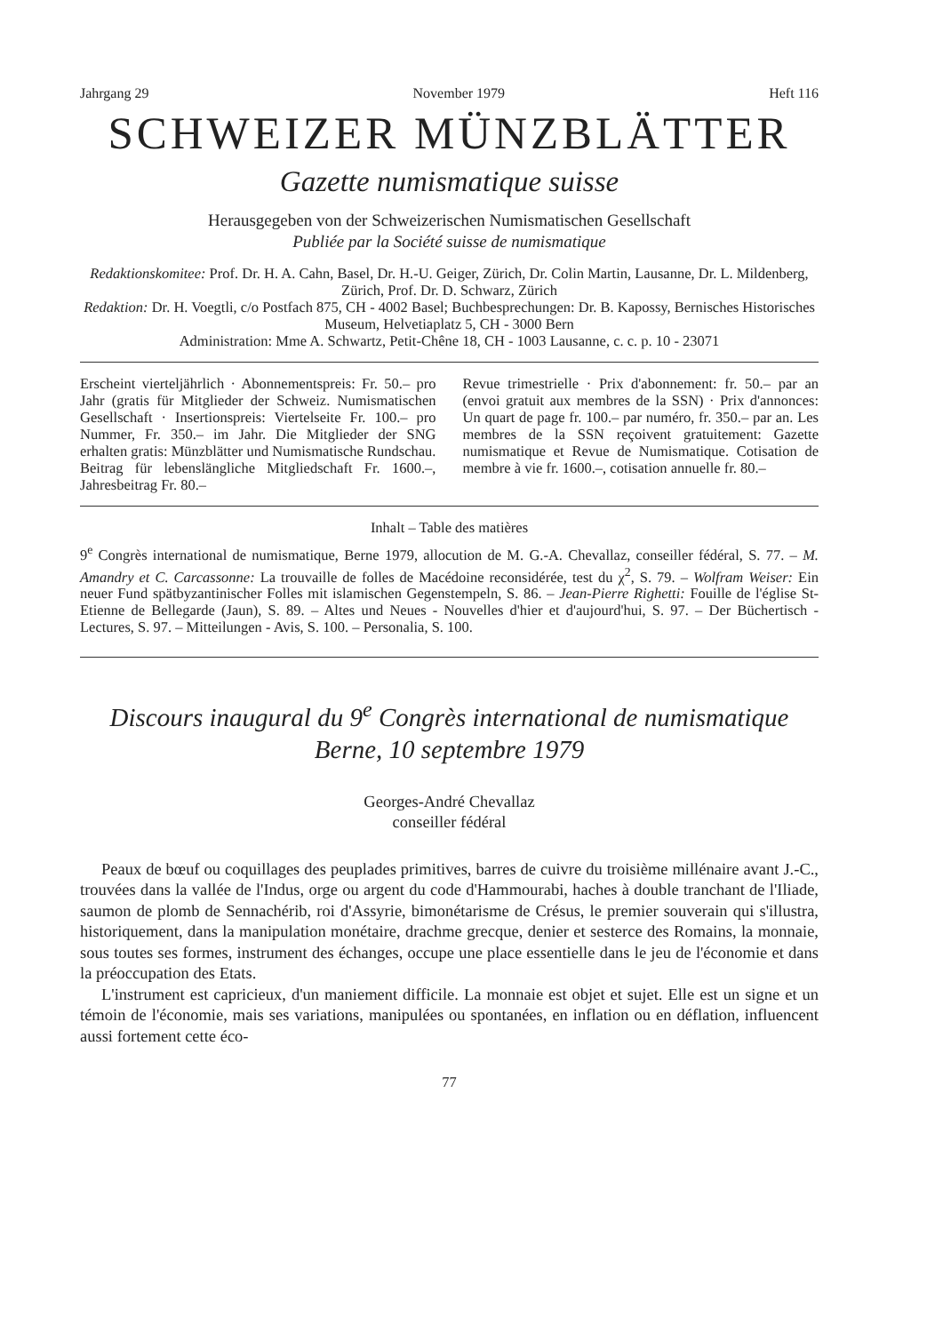Jahrgang 29 November 1979 Heft 116
SCHWEIZER MÜNZBLÄTTER
Gazette numismatique suisse
Herausgegeben von der Schweizerischen Numismatischen Gesellschaft
Publiée par la Société suisse de numismatique
Redaktionskomitee: Prof. Dr. H. A. Cahn, Basel, Dr. H.-U. Geiger, Zürich, Dr. Colin Martin, Lausanne, Dr. L. Mildenberg, Zürich, Prof. Dr. D. Schwarz, Zürich
Redaktion: Dr. H. Voegtli, c/o Postfach 875, CH - 4002 Basel; Buchbesprechungen: Dr. B. Kapossy, Bernisches Historisches Museum, Helvetiaplatz 5, CH - 3000 Bern
Administration: Mme A. Schwartz, Petit-Chêne 18, CH - 1003 Lausanne, c. c. p. 10 - 23071
Erscheint vierteljährlich · Abonnementspreis: Fr. 50.– pro Jahr (gratis für Mitglieder der Schweiz. Numismatischen Gesellschaft · Insertionspreis: Viertelseite Fr. 100.– pro Nummer, Fr. 350.– im Jahr. Die Mitglieder der SNG erhalten gratis: Münzblätter und Numismatische Rundschau. Beitrag für lebenslängliche Mitgliedschaft Fr. 1600.–, Jahresbeitrag Fr. 80.–
Revue trimestrielle · Prix d'abonnement: fr. 50.– par an (envoi gratuit aux membres de la SSN) · Prix d'annonces: Un quart de page fr. 100.– par numéro, fr. 350.– par an. Les membres de la SSN reçoivent gratuitement: Gazette numismatique et Revue de Numismatique. Cotisation de membre à vie fr. 1600.–, cotisation annuelle fr. 80.–
Inhalt – Table des matières
9<sup>e</sup> Congrès international de numismatique, Berne 1979, allocution de M. G.-A. Chevallaz, conseiller fédéral, S. 77. – M. Amandry et C. Carcassonne: La trouvaille de folles de Macédoine reconsidérée, test du χ<sup>2</sup>, S. 79. – Wolfram Weiser: Ein neuer Fund spätbyzantinischer Folles mit islamischen Gegenstempeln, S. 86. – Jean-Pierre Righetti: Fouille de l'église St-Etienne de Bellegarde (Jaun), S. 89. – Altes und Neues - Nouvelles d'hier et d'aujourd'hui, S. 97. – Der Büchertisch - Lectures, S. 97. – Mitteilungen - Avis, S. 100. – Personalia, S. 100.
Discours inaugural du 9<sup>e</sup> Congrès international de numismatique
Berne, 10 septembre 1979
Georges-André Chevallaz
conseiller fédéral
Peaux de bœuf ou coquillages des peuplades primitives, barres de cuivre du troisième millénaire avant J.-C., trouvées dans la vallée de l'Indus, orge ou argent du code d'Hammourabi, haches à double tranchant de l'Iliade, saumon de plomb de Sennachérib, roi d'Assyrie, bimonétarisme de Crésus, le premier souverain qui s'illustra, historiquement, dans la manipulation monétaire, drachme grecque, denier et sesterce des Romains, la monnaie, sous toutes ses formes, instrument des échanges, occupe une place essentielle dans le jeu de l'économie et dans la préoccupation des Etats.
L'instrument est capricieux, d'un maniement difficile. La monnaie est objet et sujet. Elle est un signe et un témoin de l'économie, mais ses variations, manipulées ou spontanées, en inflation ou en déflation, influencent aussi fortement cette éco-
77